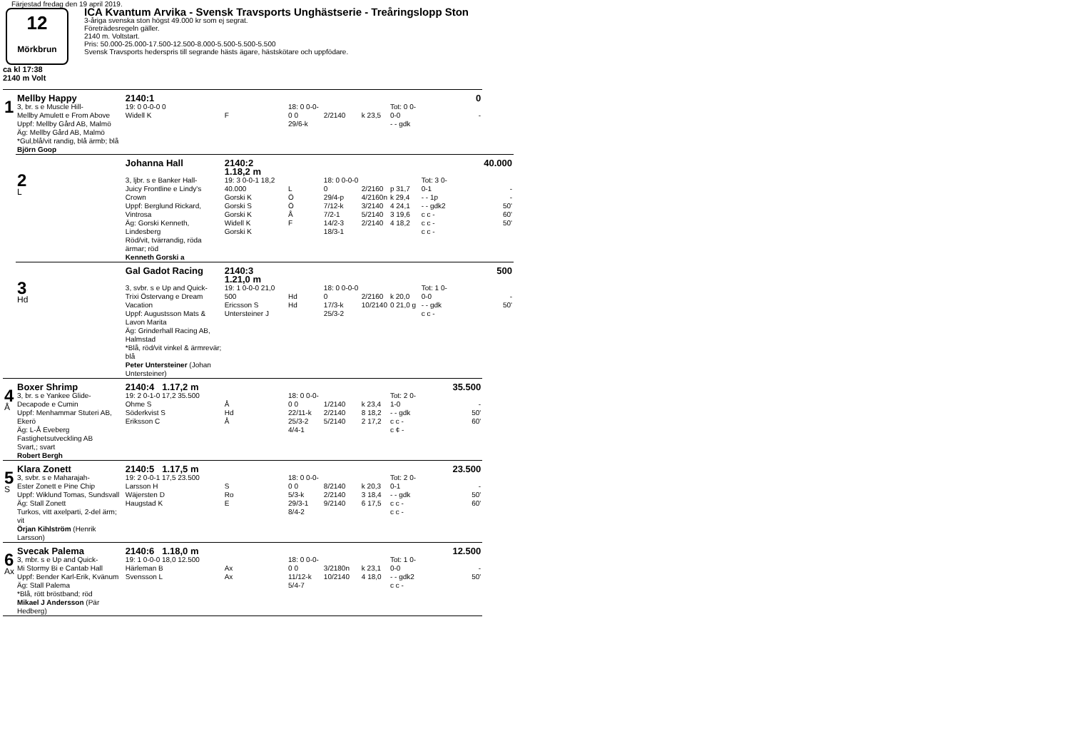Färjestad fredag den 19 april 2019.
12
Mörkbrun
ICA Kvantum Arvika - Svensk Travsports Unghästserie - Treåringslopp Ston
3-åriga svenska ston högst 49.000 kr som ej segrat.
Företrädesregeln gäller.
2140 m. Voltstart.
Pris: 50.000-25.000-17.500-12.500-8.000-5.500-5.500-5.500
Svensk Travsports hederspris till segrande hästs ägare, hästskötare och uppfödare.
ca kl 17:38
2140 m Volt
| | Mellby Happy | 2140:1 | | | | | | | 0 | |
| 1 | 3, br. s e Muscle Hill- Mellby Amulett e From Above Uppf: Mellby Gård AB, Malmö Äg: Mellby Gård AB, Malmö *Gul,blå/vit randig, blå ärmb; blå Björn Goop | 19: 0 0-0-0 0 Widell K | F | 18: 0 0-0-0 0 29/6-k | 2/2140 | k 23,5 | Tot: 0 0-0-0 - - gdk | | - | |
| | | Johanna Hall | 2140:2 1.18,2 m | | | | | | | 40.000 |
| | 2 L | 3, ljbr. s e Banker Hall- Juicy Frontline e Lindy's Crown Uppf: Berglund Rickard, Vintrosa Äg: Gorski Kenneth, Lindesberg Röd/vit, tvärrandig, röda ärmar; röd Kenneth Gorski a | 19: 3 0-0-1 18,2 40.000 Gorski K Gorski S Gorski K Widell K Gorski K | L Ö Ö Å F | 18: 0 0-0-0 0 29/4-p 7/12-k 7/2-1 14/2-3 18/3-1 | 2/2160 4/2160n 3/2140 5/2140 2/2140 | p 31,7 k 29,4 4 24,1 3 19,6 4 18,2 | Tot: 3 0-0-1 - - 1p - - gdk2 c c - c c - c c - | | - - 50' 60' 50' |
| | | Gal Gadot Racing | 2140:3 1.21,0 m | | | | | | | 500 |
| | 3 Hd | 3, svbr. s e Up and Quick- Trixi Östervang e Dream Vacation Uppf: Augustsson Mats & Lavon Marita Äg: Grinderhall Racing AB, Halmstad *Blå, röd/vit vinkel & ärmrevär; blå Peter Untersteiner (Johan Untersteiner) | 19: 1 0-0-0 21,0 500 Ericsson S Untersteiner J | Hd Hd | 18: 0 0-0-0 0 17/3-k 25/3-2 | 2/2160 10/2140 | k 20,0 0 21,0 g | Tot: 1 0-0-0 - - gdk c c - | | - 50' |
| | Boxer Shrimp | 2140:4 1.17,2 m | | | | | | | 35.500 | |
| 4 Å | 3, br. s e Yankee Glide- Decapode e Cumin Uppf: Menhammar Stuteri AB, Ekerö Äg: L-Å Eveberg Fastighetsutveckling AB Svart,; svart Robert Bergh | 19: 2 0-1-0 17,2 35.500 Ohme S Söderkvist S Eriksson C | Å Hd Å | 18: 0 0-0-0 0 22/11-k 25/3-2 4/4-1 | 1/2140 2/2140 5/2140 | k 23,4 8 18,2 2 17,2 | Tot: 2 0-1-0 - - gdk c c - c ¢ - | | - 50' 60' | |
| | Klara Zonett | 2140:5 1.17,5 m | | | | | | | 23.500 | |
| 5 S | 3, svbr. s e Maharajah- Ester Zonett e Pine Chip Uppf: Wiklund Tomas, Sundsvall Äg: Stall Zonett Turkos, vitt axelparti, 2-del ärm; vit Örjan Kihlström (Henrik Larsson) | 19: 2 0-0-1 17,5 23.500 Larsson H Wäjersten D Haugstad K | S Ro E | 18: 0 0-0-0 0 5/3-k 29/3-1 8/4-2 | 8/2140 2/2140 9/2140 | k 20,3 3 18,4 6 17,5 | Tot: 2 0-0-1 - - gdk c c - c c - | | - 50' 60' | |
| | Svecak Palema | 2140:6 1.18,0 m | | | | | | | 12.500 | |
| 6 Ax | 3, mbr. s e Up and Quick- Mi Stormy Bi e Cantab Hall Uppf: Bender Karl-Erik, Kvänum Äg: Stall Palema *Blå, rött bröstband; röd Mikael J Andersson (Pär Hedberg) | 19: 1 0-0-0 18,0 12.500 Härleman B Svensson L | Ax Ax | 18: 0 0-0-0 0 11/12-k 5/4-7 | 3/2180n 10/2140 | k 23,1 4 18,0 | Tot: 1 0-0-0 - - gdk2 c c - | | - 50' | |